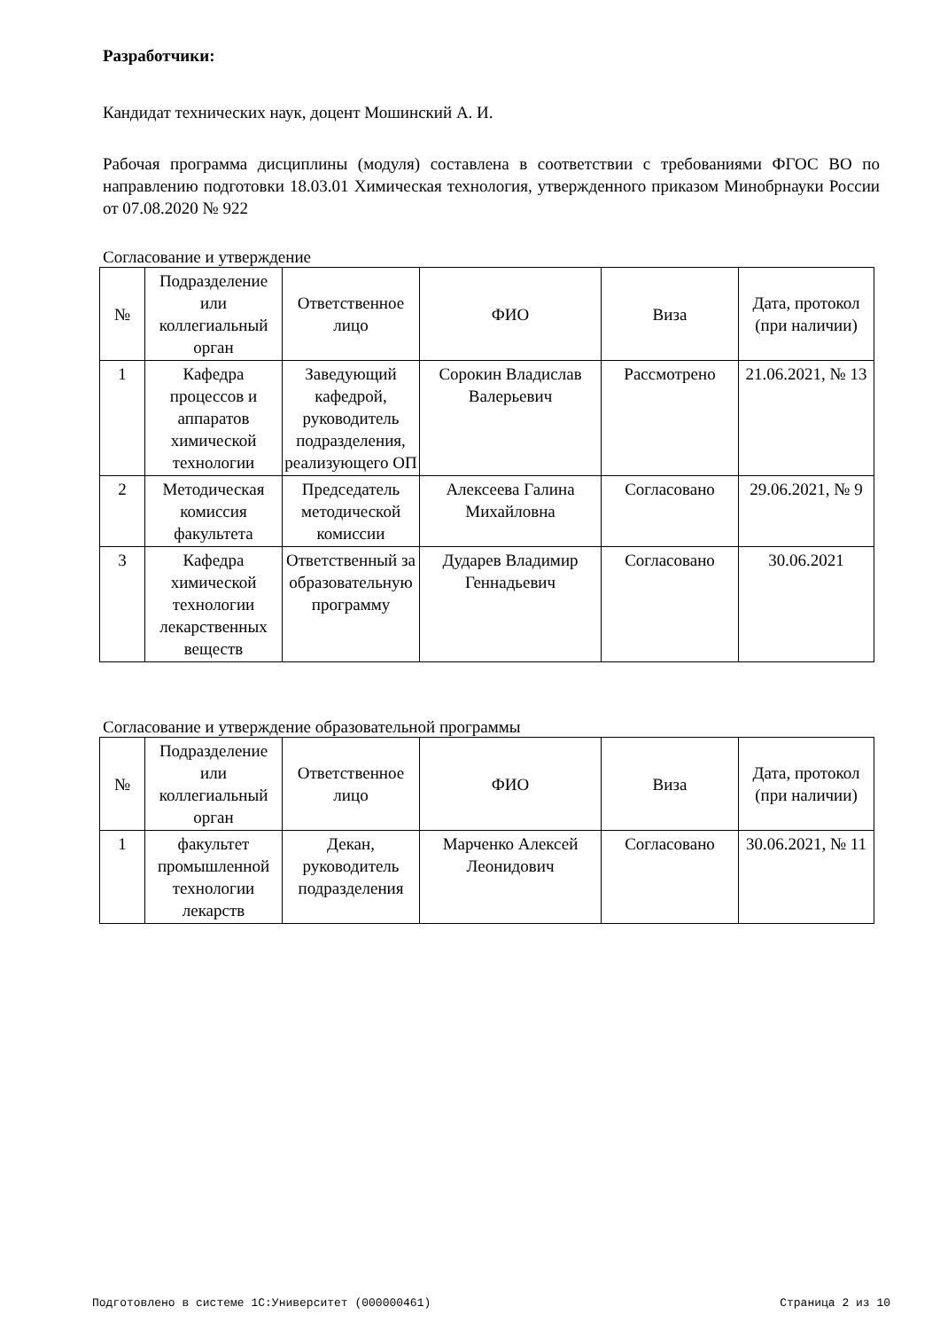Разработчики:
Кандидат технических наук, доцент Мошинский А. И.
Рабочая программа дисциплины (модуля) составлена в соответствии с требованиями ФГОС ВО по направлению подготовки 18.03.01 Химическая технология, утвержденного приказом Минобрнауки России от 07.08.2020 № 922
Согласование и утверждение
| № | Подразделение или коллегиальный орган | Ответственное лицо | ФИО | Виза | Дата, протокол (при наличии) |
| --- | --- | --- | --- | --- | --- |
| 1 | Кафедра процессов и аппаратов химической технологии | Заведующий кафедрой, руководитель подразделения, реализующего ОП | Сорокин Владислав Валерьевич | Рассмотрено | 21.06.2021, № 13 |
| 2 | Методическая комиссия факультета | Председатель методической комиссии | Алексеева Галина Михайловна | Согласовано | 29.06.2021, № 9 |
| 3 | Кафедра химической технологии лекарственных веществ | Ответственный за образовательную программу | Дударев Владимир Геннадьевич | Согласовано | 30.06.2021 |
Согласование и утверждение образовательной программы
| № | Подразделение или коллегиальный орган | Ответственное лицо | ФИО | Виза | Дата, протокол (при наличии) |
| --- | --- | --- | --- | --- | --- |
| 1 | факультет промышленной технологии лекарств | Декан, руководитель подразделения | Марченко Алексей Леонидович | Согласовано | 30.06.2021, № 11 |
Подготовлено в системе 1С:Университет (000000461) Страница 2 из 10